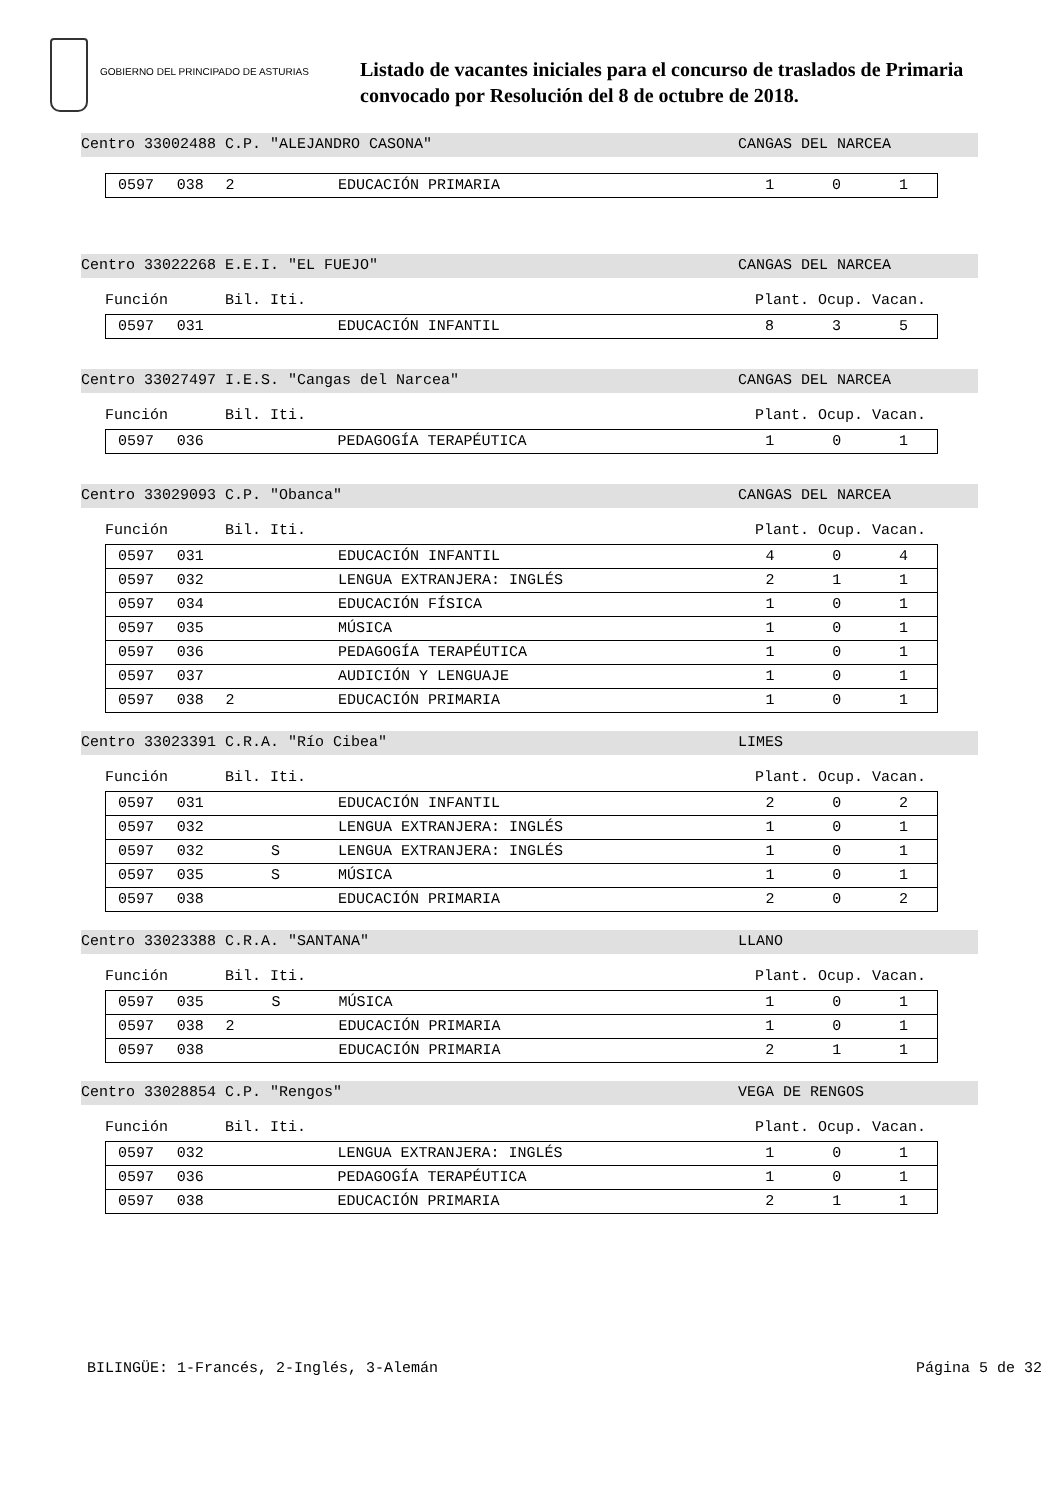GOBIERNO DEL PRINCIPADO DE ASTURIAS
Listado de vacantes iniciales para el concurso de traslados de Primaria
convocado por Resolución del 8 de octubre de 2018.
Centro 33002488 C.P. "ALEJANDRO CASONA" CANGAS DEL NARCEA
| 0597 | 038 | 2 | | EDUCACIÓN PRIMARIA | 1 | 0 | 1 |
Centro 33022268 E.E.I. "EL FUEJO" CANGAS DEL NARCEA
Función Bil. Iti. Plant. Ocup. Vacan.
| 0597 | 031 | | | EDUCACIÓN INFANTIL | 8 | 3 | 5 |
Centro 33027497 I.E.S. "Cangas del Narcea" CANGAS DEL NARCEA
Función Bil. Iti. Plant. Ocup. Vacan.
| 0597 | 036 | | | PEDAGOGÍA TERAPÉUTICA | 1 | 0 | 1 |
Centro 33029093 C.P. "Obanca" CANGAS DEL NARCEA
Función Bil. Iti. Plant. Ocup. Vacan.
| 0597 | 031 | | | EDUCACIÓN INFANTIL | 4 | 0 | 4 |
| 0597 | 032 | | | LENGUA EXTRANJERA: INGLÉS | 2 | 1 | 1 |
| 0597 | 034 | | | EDUCACIÓN FÍSICA | 1 | 0 | 1 |
| 0597 | 035 | | | MÚSICA | 1 | 0 | 1 |
| 0597 | 036 | | | PEDAGOGÍA TERAPÉUTICA | 1 | 0 | 1 |
| 0597 | 037 | | | AUDICIÓN Y LENGUAJE | 1 | 0 | 1 |
| 0597 | 038 | 2 | | EDUCACIÓN PRIMARIA | 1 | 0 | 1 |
Centro 33023391 C.R.A. "Río Cibea" LIMES
Función Bil. Iti. Plant. Ocup. Vacan.
| 0597 | 031 | | | EDUCACIÓN INFANTIL | 2 | 0 | 2 |
| 0597 | 032 | | | LENGUA EXTRANJERA: INGLÉS | 1 | 0 | 1 |
| 0597 | 032 | | S | LENGUA EXTRANJERA: INGLÉS | 1 | 0 | 1 |
| 0597 | 035 | | S | MÚSICA | 1 | 0 | 1 |
| 0597 | 038 | | | EDUCACIÓN PRIMARIA | 2 | 0 | 2 |
Centro 33023388 C.R.A. "SANTANA" LLANO
Función Bil. Iti. Plant. Ocup. Vacan.
| 0597 | 035 | | S | MÚSICA | 1 | 0 | 1 |
| 0597 | 038 | 2 | | EDUCACIÓN PRIMARIA | 1 | 0 | 1 |
| 0597 | 038 | | | EDUCACIÓN PRIMARIA | 2 | 1 | 1 |
Centro 33028854 C.P. "Rengos" VEGA DE RENGOS
Función Bil. Iti. Plant. Ocup. Vacan.
| 0597 | 032 | | | LENGUA EXTRANJERA: INGLÉS | 1 | 0 | 1 |
| 0597 | 036 | | | PEDAGOGÍA TERAPÉUTICA | 1 | 0 | 1 |
| 0597 | 038 | | | EDUCACIÓN PRIMARIA | 2 | 1 | 1 |
BILINGÜE: 1-Francés, 2-Inglés, 3-Alemán Página 5 de 32